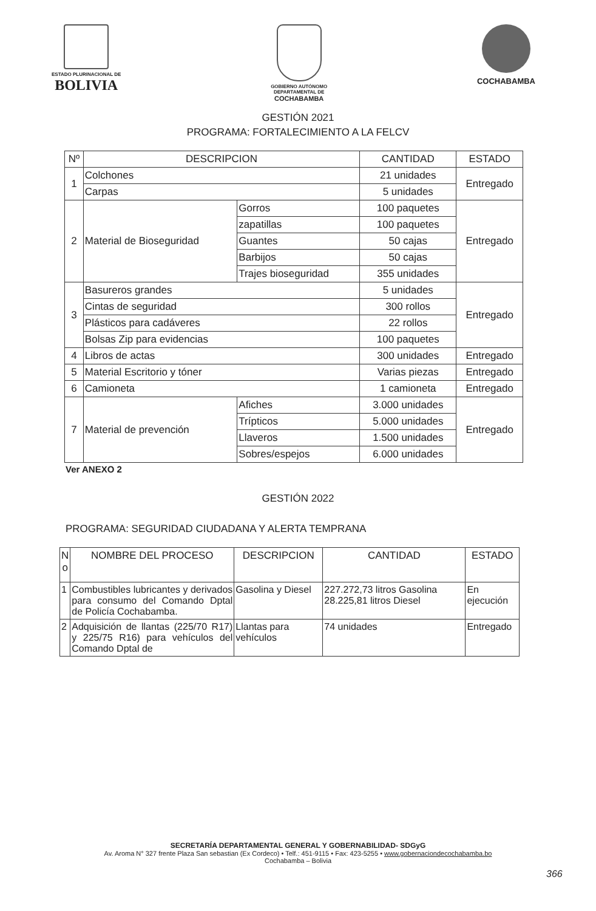ESTADO PLURINACIONAL DE
BOLIVIA
GOBIERNO AUTÓNOMO
DEPARTAMENTAL DE
COCHABAMBA
COCHABAMBA
GESTIÓN 2021
PROGRAMA: FORTALECIMIENTO A LA FELCV
| Nº | DESCRIPCION | | CANTIDAD | ESTADO |
| --- | --- | --- | --- | --- |
| 1 | Colchones | | 21 unidades | Entregado |
| | Carpas | | 5 unidades | |
| 2 | Material de Bioseguridad | Gorros | 100 paquetes | Entregado |
| | | zapatillas | 100 paquetes | |
| | | Guantes | 50 cajas | |
| | | Barbijos | 50 cajas | |
| | | Trajes bioseguridad | 355 unidades | |
| 3 | Basureros grandes | | 5 unidades | Entregado |
| | Cintas de seguridad | | 300 rollos | |
| | Plásticos para cadáveres | | 22 rollos | |
| | Bolsas Zip para evidencias | | 100 paquetes | |
| 4 | Libros de actas | | 300 unidades | Entregado |
| 5 | Material Escritorio y tóner | | Varias piezas | Entregado |
| 6 | Camioneta | | 1 camioneta | Entregado |
| 7 | Material de prevención | Afiches | 3.000 unidades | Entregado |
| | | Trípticos | 5.000 unidades | |
| | | Llaveros | 1.500 unidades | |
| | | Sobres/espejos | 6.000 unidades | |
Ver ANEXO 2
GESTIÓN 2022
PROGRAMA: SEGURIDAD CIUDADANA Y ALERTA TEMPRANA
| N o | NOMBRE DEL PROCESO | DESCRIPCION | CANTIDAD | ESTADO |
| --- | --- | --- | --- | --- |
| 1 | Combustibles lubricantes y derivados para consumo del Comando Dptal de Policía Cochabamba. | Gasolina y Diesel | 227.272,73 litros Gasolina 28.225,81 litros Diesel | En ejecución |
| 2 | Adquisición de llantas (225/70 R17) y 225/75 R16) para vehículos del Comando Dptal de | Llantas para vehículos | 74 unidades | Entregado |
SECRETARÍA DEPARTAMENTAL GENERAL Y GOBERNABILIDAD- SDGyG
Av. Aroma N° 327 frente Plaza San sebastian (Ex Cordeco) • Telf.: 451-9115 • Fax: 423-5255 • www.gobernaciondecochabamba.bo
Cochabamba – Bolivia
366